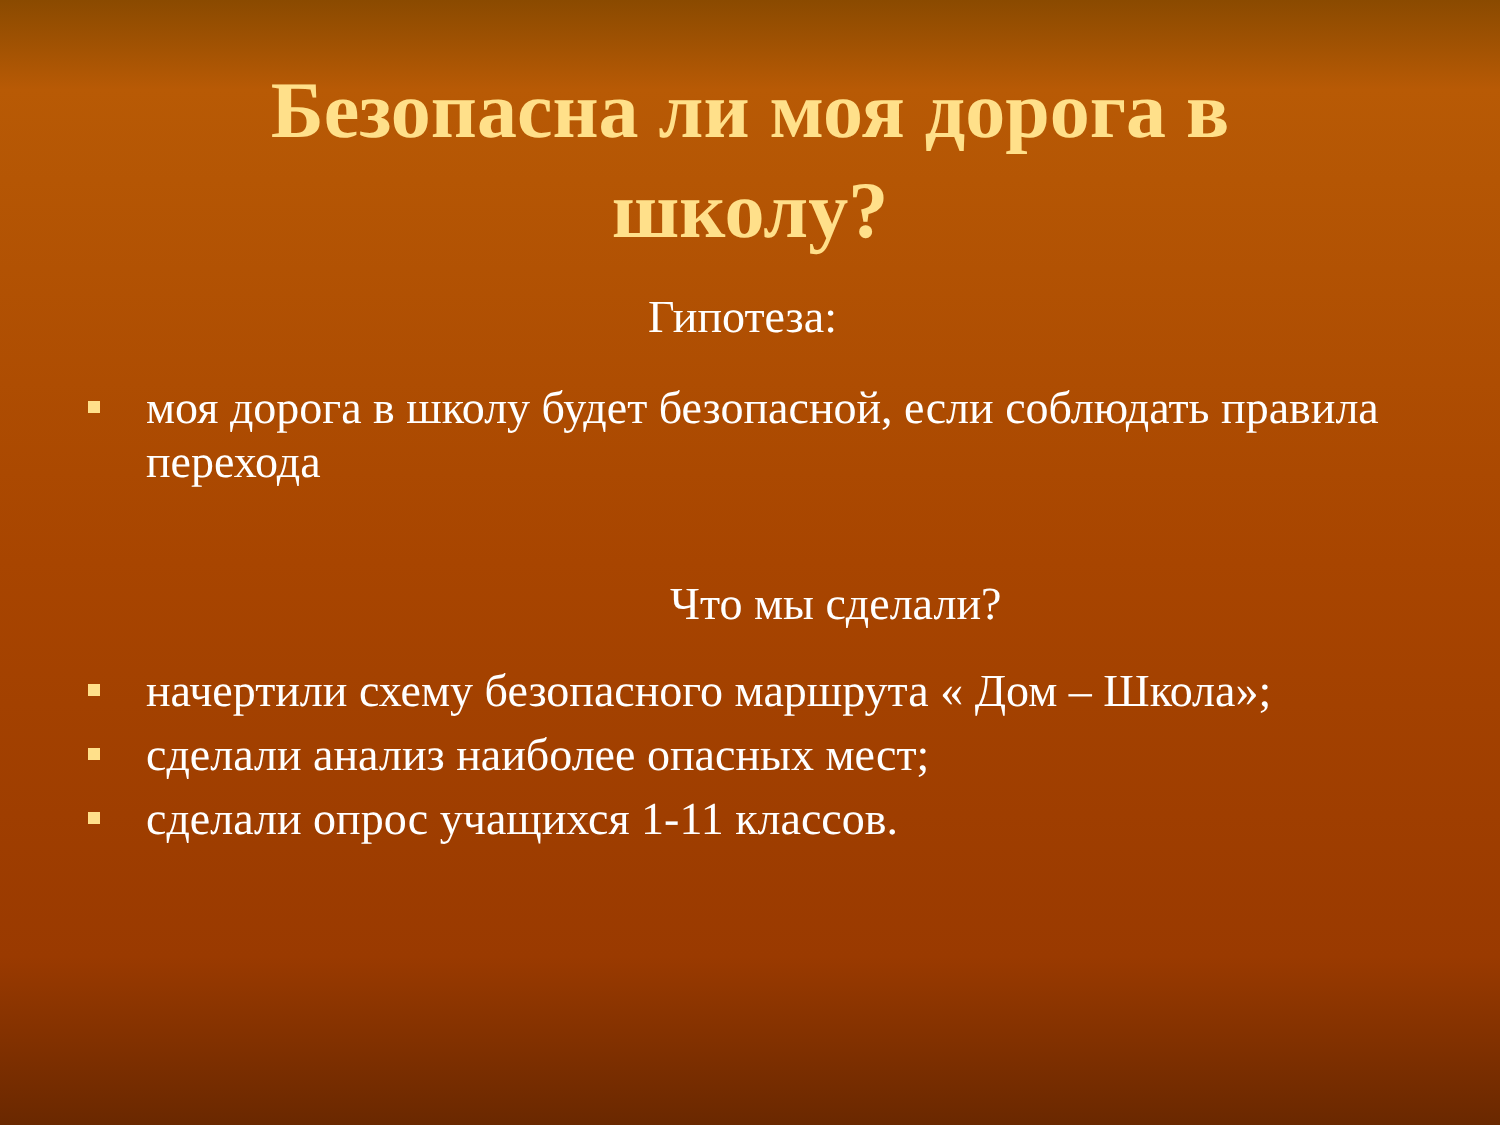Безопасна ли моя дорога в школу?
Гипотеза:
моя дорога в школу будет безопасной, если соблюдать правила перехода
Что мы сделали?
начертили схему безопасного маршрута « Дом – Школа»;
сделали анализ наиболее опасных мест;
сделали опрос учащихся 1-11 классов.